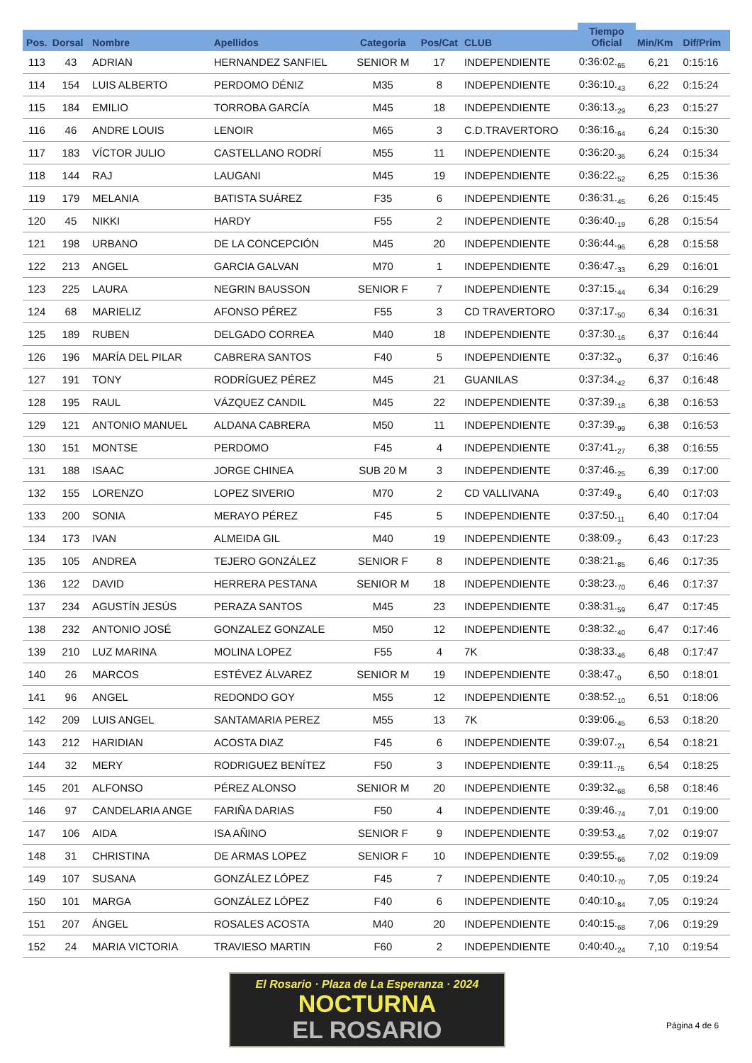| | | | | | | | Tiempo Oficial | | |
| --- | --- | --- | --- | --- | --- | --- | --- | --- | --- |
| Pos. | Dorsal | Nombre | Apellidos | Categoria | Pos/Cat | CLUB | | Min/Km | Dif/Prim |
| 113 | 43 | ADRIAN | HERNANDEZ SANFIEL | SENIOR M | 17 | INDEPENDIENTE | 0:36:02.<sub>65</sub> | 6,21 | 0:15:16 |
| 114 | 154 | LUIS ALBERTO | PERDOMO DÉNIZ | M35 | 8 | INDEPENDIENTE | 0:36:10.<sub>43</sub> | 6,22 | 0:15:24 |
| 115 | 184 | EMILIO | TORROBA GARCÍA | M45 | 18 | INDEPENDIENTE | 0:36:13.<sub>29</sub> | 6,23 | 0:15:27 |
| 116 | 46 | ANDRE LOUIS | LENOIR | M65 | 3 | C.D.TRAVERTORO | 0:36:16.<sub>64</sub> | 6,24 | 0:15:30 |
| 117 | 183 | VÍCTOR JULIO | CASTELLANO RODRÍ | M55 | 11 | INDEPENDIENTE | 0:36:20.<sub>36</sub> | 6,24 | 0:15:34 |
| 118 | 144 | RAJ | LAUGANI | M45 | 19 | INDEPENDIENTE | 0:36:22.<sub>52</sub> | 6,25 | 0:15:36 |
| 119 | 179 | MELANIA | BATISTA SUÁREZ | F35 | 6 | INDEPENDIENTE | 0:36:31.<sub>45</sub> | 6,26 | 0:15:45 |
| 120 | 45 | NIKKI | HARDY | F55 | 2 | INDEPENDIENTE | 0:36:40.<sub>19</sub> | 6,28 | 0:15:54 |
| 121 | 198 | URBANO | DE LA CONCEPCIÓN | M45 | 20 | INDEPENDIENTE | 0:36:44.<sub>96</sub> | 6,28 | 0:15:58 |
| 122 | 213 | ANGEL | GARCIA GALVAN | M70 | 1 | INDEPENDIENTE | 0:36:47.<sub>33</sub> | 6,29 | 0:16:01 |
| 123 | 225 | LAURA | NEGRIN BAUSSON | SENIOR F | 7 | INDEPENDIENTE | 0:37:15.<sub>44</sub> | 6,34 | 0:16:29 |
| 124 | 68 | MARIELIZ | AFONSO PÉREZ | F55 | 3 | CD TRAVERTORO | 0:37:17.<sub>50</sub> | 6,34 | 0:16:31 |
| 125 | 189 | RUBEN | DELGADO CORREA | M40 | 18 | INDEPENDIENTE | 0:37:30.<sub>16</sub> | 6,37 | 0:16:44 |
| 126 | 196 | MARÍA DEL PILAR | CABRERA SANTOS | F40 | 5 | INDEPENDIENTE | 0:37:32.<sub>0</sub> | 6,37 | 0:16:46 |
| 127 | 191 | TONY | RODRÍGUEZ PÉREZ | M45 | 21 | GUANILAS | 0:37:34.<sub>42</sub> | 6,37 | 0:16:48 |
| 128 | 195 | RAUL | VÁZQUEZ CANDIL | M45 | 22 | INDEPENDIENTE | 0:37:39.<sub>18</sub> | 6,38 | 0:16:53 |
| 129 | 121 | ANTONIO MANUEL | ALDANA CABRERA | M50 | 11 | INDEPENDIENTE | 0:37:39.<sub>99</sub> | 6,38 | 0:16:53 |
| 130 | 151 | MONTSE | PERDOMO | F45 | 4 | INDEPENDIENTE | 0:37:41.<sub>27</sub> | 6,38 | 0:16:55 |
| 131 | 188 | ISAAC | JORGE CHINEA | SUB 20 M | 3 | INDEPENDIENTE | 0:37:46.<sub>25</sub> | 6,39 | 0:17:00 |
| 132 | 155 | LORENZO | LOPEZ SIVERIO | M70 | 2 | CD VALLIVANA | 0:37:49.<sub>8</sub> | 6,40 | 0:17:03 |
| 133 | 200 | SONIA | MERAYO PÉREZ | F45 | 5 | INDEPENDIENTE | 0:37:50.<sub>11</sub> | 6,40 | 0:17:04 |
| 134 | 173 | IVAN | ALMEIDA GIL | M40 | 19 | INDEPENDIENTE | 0:38:09.<sub>2</sub> | 6,43 | 0:17:23 |
| 135 | 105 | ANDREA | TEJERO GONZÁLEZ | SENIOR F | 8 | INDEPENDIENTE | 0:38:21.<sub>85</sub> | 6,46 | 0:17:35 |
| 136 | 122 | DAVID | HERRERA PESTANA | SENIOR M | 18 | INDEPENDIENTE | 0:38:23.<sub>70</sub> | 6,46 | 0:17:37 |
| 137 | 234 | AGUSTÍN JESÚS | PERAZA SANTOS | M45 | 23 | INDEPENDIENTE | 0:38:31.<sub>59</sub> | 6,47 | 0:17:45 |
| 138 | 232 | ANTONIO JOSÉ | GONZALEZ GONZALE | M50 | 12 | INDEPENDIENTE | 0:38:32.<sub>40</sub> | 6,47 | 0:17:46 |
| 139 | 210 | LUZ MARINA | MOLINA LOPEZ | F55 | 4 | 7K | 0:38:33.<sub>46</sub> | 6,48 | 0:17:47 |
| 140 | 26 | MARCOS | ESTÉVEZ ÁLVAREZ | SENIOR M | 19 | INDEPENDIENTE | 0:38:47.<sub>0</sub> | 6,50 | 0:18:01 |
| 141 | 96 | ANGEL | REDONDO GOY | M55 | 12 | INDEPENDIENTE | 0:38:52.<sub>10</sub> | 6,51 | 0:18:06 |
| 142 | 209 | LUIS ANGEL | SANTAMARIA PEREZ | M55 | 13 | 7K | 0:39:06.<sub>45</sub> | 6,53 | 0:18:20 |
| 143 | 212 | HARIDIAN | ACOSTA DIAZ | F45 | 6 | INDEPENDIENTE | 0:39:07.<sub>21</sub> | 6,54 | 0:18:21 |
| 144 | 32 | MERY | RODRIGUEZ BENÍTEZ | F50 | 3 | INDEPENDIENTE | 0:39:11.<sub>75</sub> | 6,54 | 0:18:25 |
| 145 | 201 | ALFONSO | PÉREZ ALONSO | SENIOR M | 20 | INDEPENDIENTE | 0:39:32.<sub>68</sub> | 6,58 | 0:18:46 |
| 146 | 97 | CANDELARIA ANGE | FARIÑA DARIAS | F50 | 4 | INDEPENDIENTE | 0:39:46.<sub>74</sub> | 7,01 | 0:19:00 |
| 147 | 106 | AIDA | ISA AÑINO | SENIOR F | 9 | INDEPENDIENTE | 0:39:53.<sub>46</sub> | 7,02 | 0:19:07 |
| 148 | 31 | CHRISTINA | DE ARMAS LOPEZ | SENIOR F | 10 | INDEPENDIENTE | 0:39:55.<sub>66</sub> | 7,02 | 0:19:09 |
| 149 | 107 | SUSANA | GONZÁLEZ LÓPEZ | F45 | 7 | INDEPENDIENTE | 0:40:10.<sub>70</sub> | 7,05 | 0:19:24 |
| 150 | 101 | MARGA | GONZÁLEZ LÓPEZ | F40 | 6 | INDEPENDIENTE | 0:40:10.<sub>84</sub> | 7,05 | 0:19:24 |
| 151 | 207 | ÁNGEL | ROSALES ACOSTA | M40 | 20 | INDEPENDIENTE | 0:40:15.<sub>68</sub> | 7,06 | 0:19:29 |
| 152 | 24 | MARIA VICTORIA | TRAVIESO MARTIN | F60 | 2 | INDEPENDIENTE | 0:40:40.<sub>24</sub> | 7,10 | 0:19:54 |
El Rosario · Plaza de La Esperanza · 2024
NOCTURNA
EL ROSARIO
Página 4 de 6